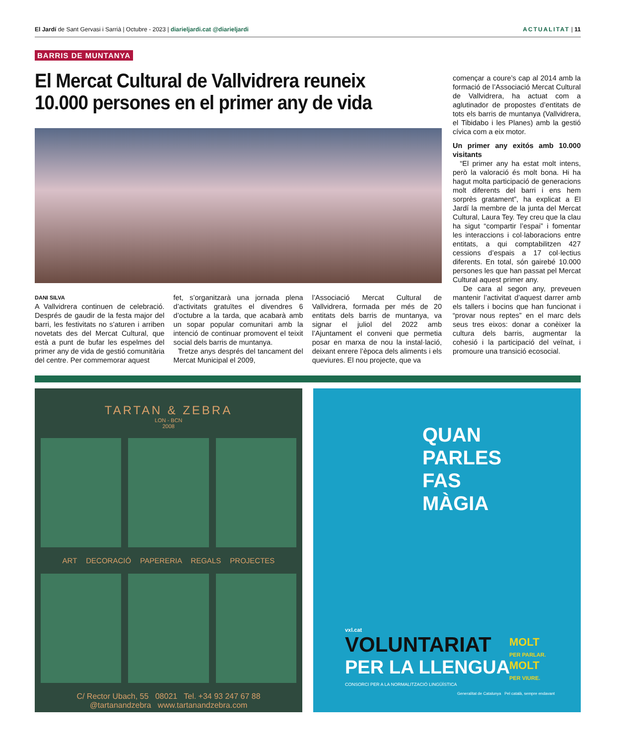El Jardí de Sant Gervasi i Sarrià | Octubre - 2023 | diarieljardi.cat @diarieljardi ACTUALITAT | 11
BARRIS DE MUNTANYA
El Mercat Cultural de Vallvidrera reuneix 10.000 persones en el primer any de vida
DANI SILVA
A Vallvidrera continuen de celebració. Després de gaudir de la festa major del barri, les festivitats no s’aturen i arriben novetats des del Mercat Cultural, que està a punt de bufar les espelmes del primer any de vida de gestió comunitària del centre. Per commemorar aquest
fet, s’organitzarà una jornada plena d’activitats gratuïtes el divendres 6 d’octubre a la tarda, que acabarà amb un sopar popular comunitari amb la intenció de continuar promovent el teixit social dels barris de muntanya.
Tretze anys després del tancament del Mercat Municipal el 2009,
l’Associació Mercat Cultural de Vallvidrera, formada per més de 20 entitats dels barris de muntanya, va signar el juliol del 2022 amb l’Ajuntament el conveni que permetia posar en marxa de nou la instal·lació, deixant enrere l’època dels aliments i els queviures. El nou projecte, que va
començar a coure’s cap al 2014 amb la formació de l’Associació Mercat Cultural de Vallvidrera, ha actuat com a aglutinador de propostes d’entitats de tots els barris de muntanya (Vallvidrera, el Tibidabo i les Planes) amb la gestió cívica com a eix motor.
Un primer any exitós amb 10.000 visitants
“El primer any ha estat molt intens, però la valoració és molt bona. Hi ha hagut molta participació de generacions molt diferents del barri i ens hem sorprès gratament”, ha explicat a El Jardí la membre de la junta del Mercat Cultural, Laura Tey. Tey creu que la clau ha sigut “compartir l’espai” i fomentar les interaccions i col·laboracions entre entitats, a qui comptabilitzen 427 cessions d’espais a 17 col·lectius diferents. En total, són gairebé 10.000 persones les que han passat pel Mercat Cultural aquest primer any.
De cara al segon any, preveuen mantenir l’activitat d’aquest darrer amb els tallers i bocins que han funcionat i “provar nous reptes” en el marc dels seus tres eixos: donar a conèixer la cultura dels barris, augmentar la cohesió i la participació del veïnat, i promoure una transició ecosocial.
TARTAN & ZEBRA
LON - BCN
2008
ART DECORACIÓ PAPERERIA REGALS PROJECTES
C/ Rector Ubach, 55 08021 Tel. +34 93 247 67 88
@tartanandzebra www.tartanandzebra.com
QUAN
PARLES
FAS
MÀGIA
vxl.cat
VOLUNTARIAT
PER LA LLENGUA
CONSORCI PER A LA NORMALITZACIÓ LINGÜÍSTICA
MOLT
PER PARLAR.
MOLT
PER VIURE.
Generalitat de Catalunya Pel català, sempre endavant